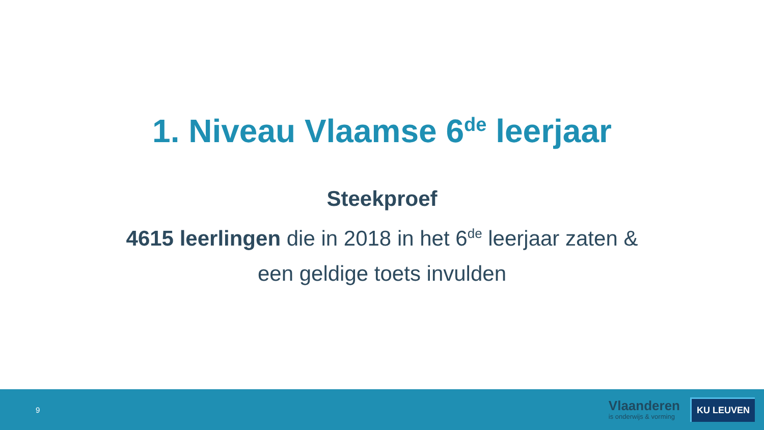1. Niveau Vlaamse 6<sup>de</sup> leerjaar
Steekproef
4615 leerlingen die in 2018 in het 6<sup>de</sup> leerjaar zaten &
een geldige toets invulden
9
Vlaanderen
is onderwijs & vorming
KU LEUVEN